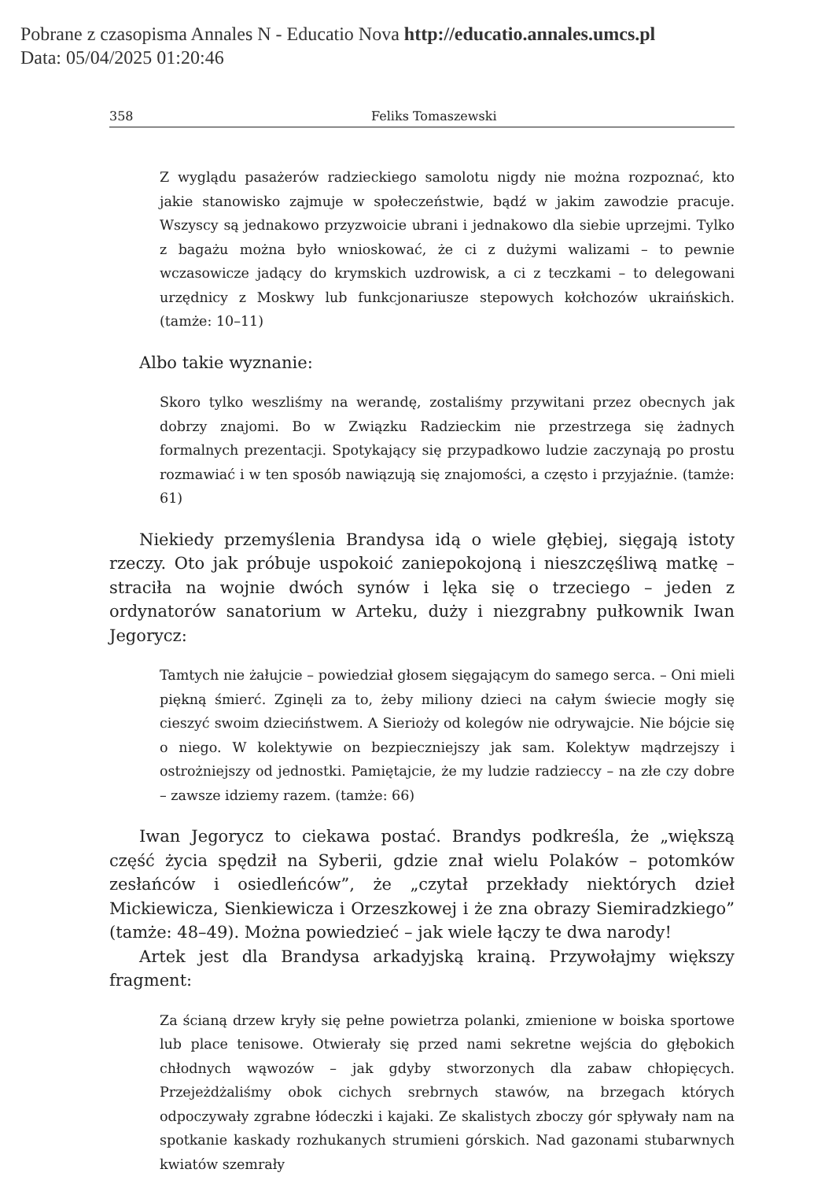Pobrane z czasopisma Annales N - Educatio Nova http://educatio.annales.umcs.pl
Data: 05/04/2025 01:20:46
358 Feliks Tomaszewski
Z wyglądu pasażerów radzieckiego samolotu nigdy nie można rozpoznać, kto jakie stanowisko zajmuje w społeczeństwie, bądź w jakim zawodzie pracuje. Wszyscy są jednakowo przyzwoicie ubrani i jednakowo dla siebie uprzejmi. Tylko z bagażu można było wnioskować, że ci z dużymi walizami – to pewnie wczasowicze jadący do krymskich uzdrowisk, a ci z teczkami – to delegowani urzędnicy z Moskwy lub funkcjonariusze stepowych kołchozów ukraińskich. (tamże: 10–11)
Albo takie wyznanie:
Skoro tylko weszliśmy na werandę, zostaliśmy przywitani przez obecnych jak dobrzy znajomi. Bo w Związku Radzieckim nie przestrzega się żadnych formalnych prezentacji. Spotykający się przypadkowo ludzie zaczynają po prostu rozmawiać i w ten sposób nawiązują się znajomości, a często i przyjaźnie. (tamże: 61)
Niekiedy przemyślenia Brandysa idą o wiele głębiej, sięgają istoty rzeczy. Oto jak próbuje uspokoić zaniepokojoną i nieszczęśliwą matkę – straciła na wojnie dwóch synów i lęka się o trzeciego – jeden z ordynatorów sanatorium w Arteku, duży i niezgrabny pułkownik Iwan Jegorycz:
Tamtych nie żałujcie – powiedział głosem sięgającym do samego serca. – Oni mieli piękną śmierć. Zginęli za to, żeby miliony dzieci na całym świecie mogły się cieszyć swoim dzieciństwem. A Sierioży od kolegów nie odrywajcie. Nie bójcie się o niego. W kolektywie on bezpieczniejszy jak sam. Kolektyw mądrzejszy i ostrożniejszy od jednostki. Pamiętajcie, że my ludzie radzieccy – na złe czy dobre – zawsze idziemy razem. (tamże: 66)
Iwan Jegorycz to ciekawa postać. Brandys podkreśla, że „większą część życia spędził na Syberii, gdzie znał wielu Polaków – potomków zesłańców i osiedleńców”, że „czytał przekłady niektórych dzieł Mickiewicza, Sienkiewicza i Orzeszkowej i że zna obrazy Siemiradzkiego” (tamże: 48–49). Można powiedzieć – jak wiele łączy te dwa narody!
Artek jest dla Brandysa arkadyjską krainą. Przywołajmy większy fragment:
Za ścianą drzew kryły się pełne powietrza polanki, zmienione w boiska sportowe lub place tenisowe. Otwierały się przed nami sekretne wejścia do głębokich chłodnych wąwozów – jak gdyby stworzonych dla zabaw chłopięcych. Przejeżdżaliśmy obok cichych srebrnych stawów, na brzegach których odpoczywały zgrabne łódeczki i kajaki. Ze skalistych zboczy gór spływały nam na spotkanie kaskady rozhukanych strumieni górskich. Nad gazonami stubarwnych kwiatów szemrały